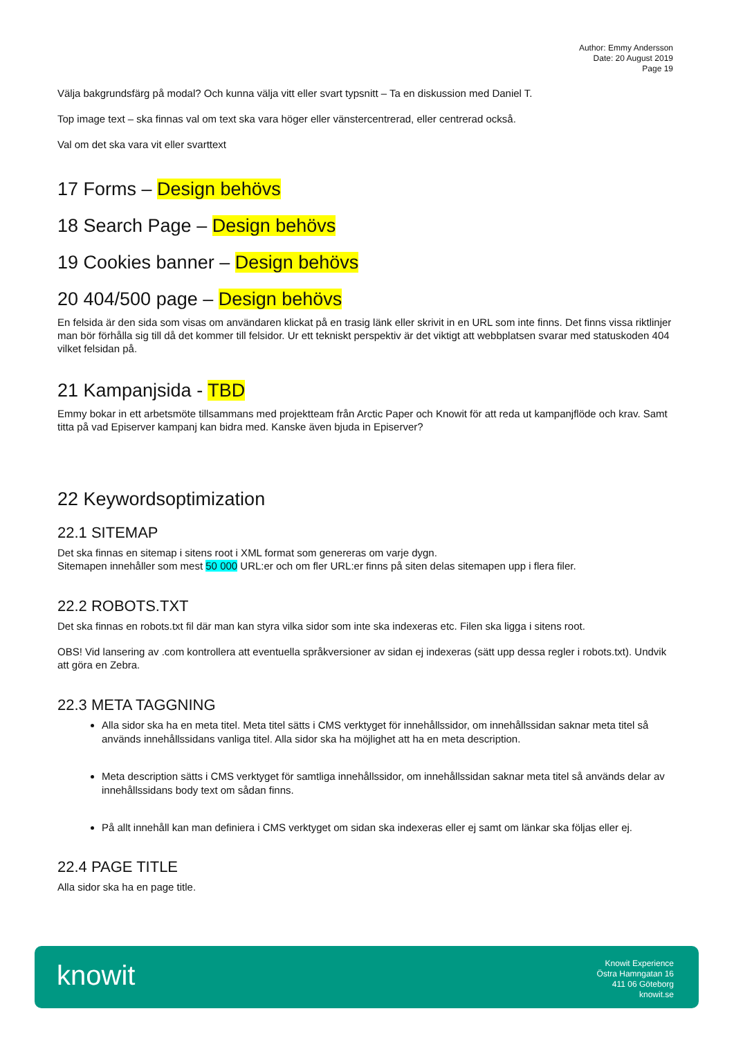Author: Emmy Andersson
Date: 20 August 2019
Page 19
Välja bakgrundsfärg på modal? Och kunna välja vitt eller svart typsnitt – Ta en diskussion med Daniel T.
Top image text – ska finnas val om text ska vara höger eller vänstercentrerad, eller centrerad också.
Val om det ska vara vit eller svarttext
17 Forms – Design behövs
18 Search Page – Design behövs
19 Cookies banner – Design behövs
20 404/500 page – Design behövs
En felsida är den sida som visas om användaren klickat på en trasig länk eller skrivit in en URL som inte finns. Det finns vissa riktlinjer man bör förhålla sig till då det kommer till felsidor. Ur ett tekniskt perspektiv är det viktigt att webbplatsen svarar med statuskoden 404 vilket felsidan på.
21 Kampanjsida - TBD
Emmy bokar in ett arbetsmöte tillsammans med projektteam från Arctic Paper och Knowit för att reda ut kampanjflöde och krav. Samt titta på vad Episerver kampanj kan bidra med. Kanske även bjuda in Episerver?
22 Keywordsoptimization
22.1 SITEMAP
Det ska finnas en sitemap i sitens root i XML format som genereras om varje dygn.
Sitemapen innehåller som mest 50 000 URL:er och om fler URL:er finns på siten delas sitemapen upp i flera filer.
22.2 ROBOTS.TXT
Det ska finnas en robots.txt fil där man kan styra vilka sidor som inte ska indexeras etc. Filen ska ligga i sitens root.
OBS! Vid lansering av .com kontrollera att eventuella språkversioner av sidan ej indexeras (sätt upp dessa regler i robots.txt). Undvik att göra en Zebra.
22.3 META TAGGNING
Alla sidor ska ha en meta titel. Meta titel sätts i CMS verktyget för innehållssidor, om innehållssidan saknar meta titel så används innehållssidans vanliga titel. Alla sidor ska ha möjlighet att ha en meta description.
Meta description sätts i CMS verktyget för samtliga innehållssidor, om innehållssidan saknar meta titel så används delar av innehållssidans body text om sådan finns.
På allt innehåll kan man definiera i CMS verktyget om sidan ska indexeras eller ej samt om länkar ska följas eller ej.
22.4 PAGE TITLE
Alla sidor ska ha en page title.
knowit
Knowit Experience
Östra Hamngatan 16
411 06 Göteborg
knowit.se